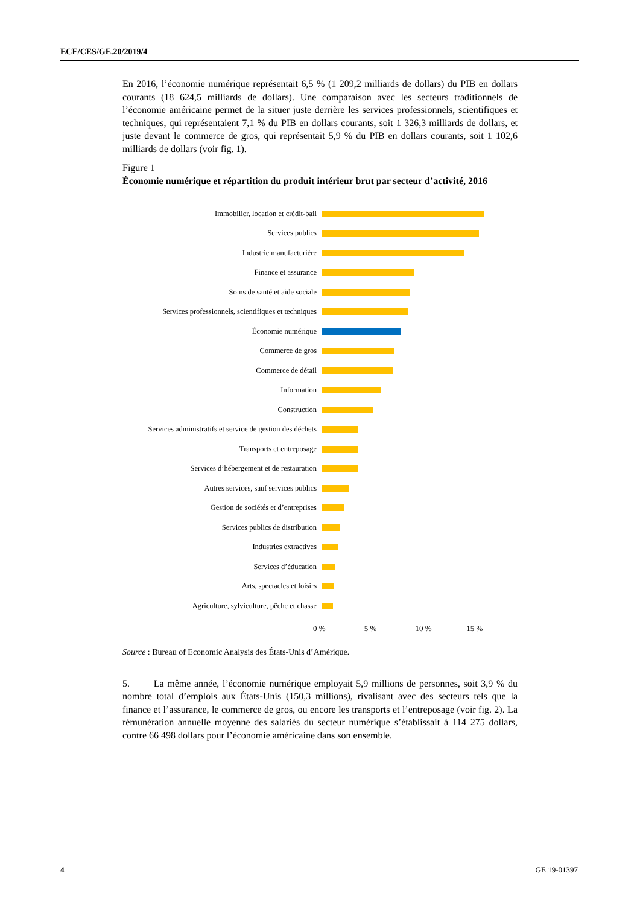ECE/CES/GE.20/2019/4
En 2016, l’économie numérique représentait 6,5 % (1 209,2 milliards de dollars) du PIB en dollars courants (18 624,5 milliards de dollars). Une comparaison avec les secteurs traditionnels de l’économie américaine permet de la situer juste derrière les services professionnels, scientifiques et techniques, qui représentaient 7,1 % du PIB en dollars courants, soit 1 326,3 milliards de dollars, et juste devant le commerce de gros, qui représentait 5,9 % du PIB en dollars courants, soit 1 102,6 milliards de dollars (voir fig. 1).
Figure 1
Économie numérique et répartition du produit intérieur brut par secteur d’activité, 2016
Immobilier, location et crédit-bail
Services publics
Industrie manufacturière
Finance et assurance
Soins de santé et aide sociale
Services professionnels, scientifiques et techniques
Économie numérique
Commerce de gros
Commerce de détail
Information
Construction
Services administratifs et service de gestion des déchets
Transports et entreposage
Services d’hébergement et de restauration
Autres services, sauf services publics
Gestion de sociétés et d’entreprises
Services publics de distribution
Industries extractives
Services d’éducation
Arts, spectacles et loisirs
Agriculture, sylviculture, pêche et chasse
0 % 5 % 10 % 15 %
Source : Bureau of Economic Analysis des États-Unis d’Amérique.
5. La même année, l’économie numérique employait 5,9 millions de personnes, soit 3,9 % du nombre total d’emplois aux États-Unis (150,3 millions), rivalisant avec des secteurs tels que la finance et l’assurance, le commerce de gros, ou encore les transports et l’entreposage (voir fig. 2). La rémunération annuelle moyenne des salariés du secteur numérique s’établissait à 114 275 dollars, contre 66 498 dollars pour l’économie américaine dans son ensemble.
4 GE.19-01397